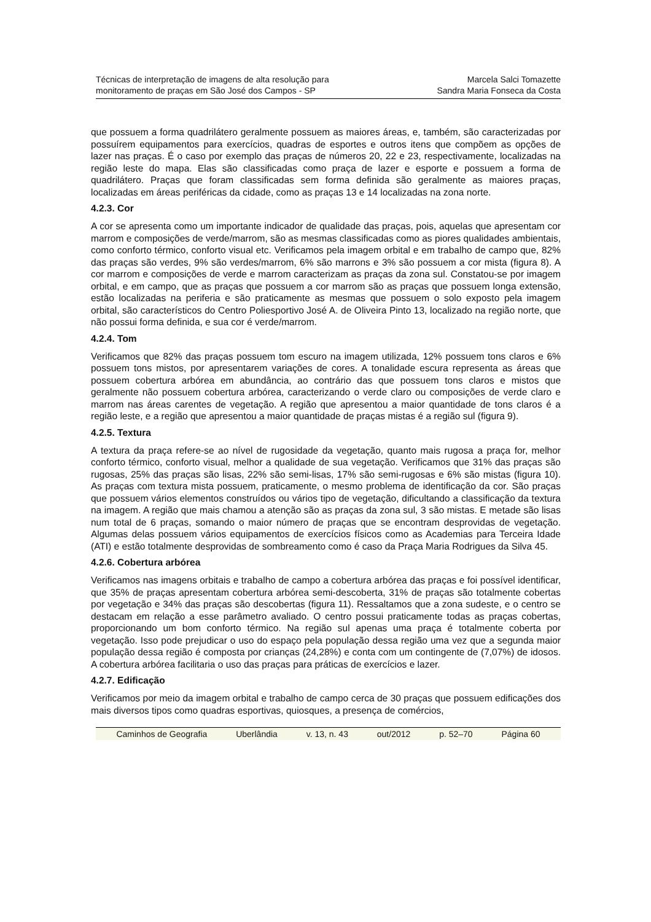Técnicas de interpretação de imagens de alta resolução para
monitoramento de praças em São José dos Campos - SP
Marcela Salci Tomazette
Sandra Maria Fonseca da Costa
que possuem a forma quadrilátero geralmente possuem as maiores áreas, e, também, são caracterizadas por possuírem equipamentos para exercícios, quadras de esportes e outros itens que compõem as opções de lazer nas praças. É o caso por exemplo das praças de números 20, 22 e 23, respectivamente, localizadas na região leste do mapa. Elas são classificadas como praça de lazer e esporte e possuem a forma de quadrilátero. Praças que foram classificadas sem forma definida são geralmente as maiores praças, localizadas em áreas periféricas da cidade, como as praças 13 e 14 localizadas na zona norte.
4.2.3. Cor
A cor se apresenta como um importante indicador de qualidade das praças, pois, aquelas que apresentam cor marrom e composições de verde/marrom, são as mesmas classificadas como as piores qualidades ambientais, como conforto térmico, conforto visual etc. Verificamos pela imagem orbital e em trabalho de campo que, 82% das praças são verdes, 9% são verdes/marrom, 6% são marrons e 3% são possuem a cor mista (figura 8). A cor marrom e composições de verde e marrom caracterizam as praças da zona sul. Constatou-se por imagem orbital, e em campo, que as praças que possuem a cor marrom são as praças que possuem longa extensão, estão localizadas na periferia e são praticamente as mesmas que possuem o solo exposto pela imagem orbital, são característicos do Centro Poliesportivo José A. de Oliveira Pinto 13, localizado na região norte, que não possui forma definida, e sua cor é verde/marrom.
4.2.4. Tom
Verificamos que 82% das praças possuem tom escuro na imagem utilizada, 12% possuem tons claros e 6% possuem tons mistos, por apresentarem variações de cores. A tonalidade escura representa as áreas que possuem cobertura arbórea em abundância, ao contrário das que possuem tons claros e mistos que geralmente não possuem cobertura arbórea, caracterizando o verde claro ou composições de verde claro e marrom nas áreas carentes de vegetação. A região que apresentou a maior quantidade de tons claros é a região leste, e a região que apresentou a maior quantidade de praças mistas é a região sul (figura 9).
4.2.5. Textura
A textura da praça refere-se ao nível de rugosidade da vegetação, quanto mais rugosa a praça for, melhor conforto térmico, conforto visual, melhor a qualidade de sua vegetação. Verificamos que 31% das praças são rugosas, 25% das praças são lisas, 22% são semi-lisas, 17% são semi-rugosas e 6% são mistas (figura 10). As praças com textura mista possuem, praticamente, o mesmo problema de identificação da cor. São praças que possuem vários elementos construídos ou vários tipo de vegetação, dificultando a classificação da textura na imagem. A região que mais chamou a atenção são as praças da zona sul, 3 são mistas. E metade são lisas num total de 6 praças, somando o maior número de praças que se encontram desprovidas de vegetação. Algumas delas possuem vários equipamentos de exercícios físicos como as Academias para Terceira Idade (ATI) e estão totalmente desprovidas de sombreamento como é caso da Praça Maria Rodrigues da Silva 45.
4.2.6. Cobertura arbórea
Verificamos nas imagens orbitais e trabalho de campo a cobertura arbórea das praças e foi possível identificar, que 35% de praças apresentam cobertura arbórea semi-descoberta, 31% de praças são totalmente cobertas por vegetação e 34% das praças são descobertas (figura 11). Ressaltamos que a zona sudeste, e o centro se destacam em relação a esse parâmetro avaliado. O centro possui praticamente todas as praças cobertas, proporcionando um bom conforto térmico. Na região sul apenas uma praça é totalmente coberta por vegetação. Isso pode prejudicar o uso do espaço pela população dessa região uma vez que a segunda maior população dessa região é composta por crianças (24,28%) e conta com um contingente de (7,07%) de idosos. A cobertura arbórea facilitaria o uso das praças para práticas de exercícios e lazer.
4.2.7. Edificação
Verificamos por meio da imagem orbital e trabalho de campo cerca de 30 praças que possuem edificações dos mais diversos tipos como quadras esportivas, quiosques, a presença de comércios,
Caminhos de Geografia Uberlândia v. 13, n. 43 out/2012 p. 52–70 Página 60